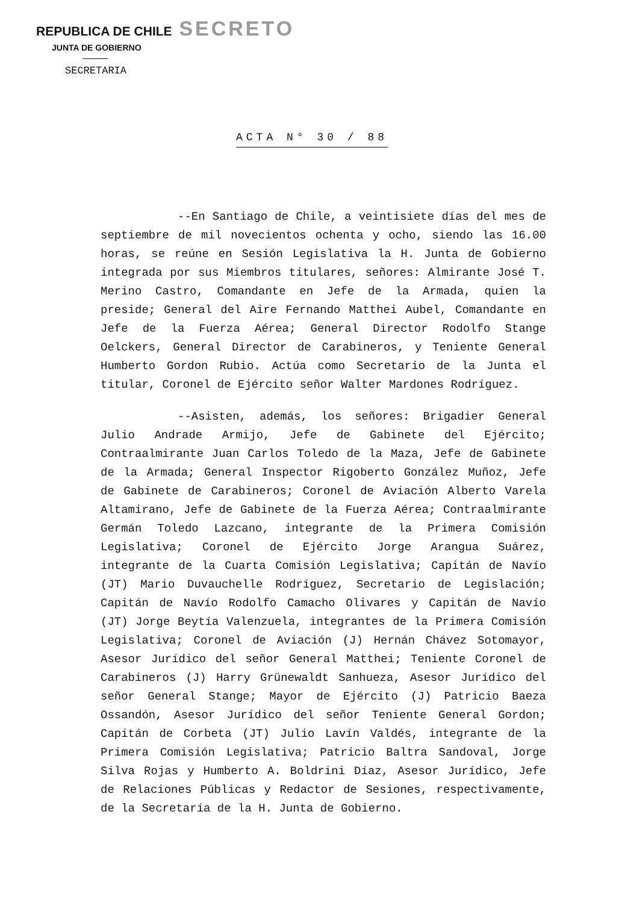REPUBLICA DE CHILE SECRETO
JUNTA DE GOBIERNO
SECRETARIA
ACTA N° 30 / 88
--En Santiago de Chile, a veintisiete días del mes de septiembre de mil novecientos ochenta y ocho, siendo las 16.00 horas, se reúne en Sesión Legislativa la H. Junta de Gobierno integrada por sus Miembros titulares, señores: Almirante José T. Merino Castro, Comandante en Jefe de la Armada, quien la preside; General del Aire Fernando Matthei Aubel, Comandante en Jefe de la Fuerza Aérea; General Director Rodolfo Stange Oelckers, General Director de Carabineros, y Teniente General Humberto Gordon Rubio. Actúa como Secretario de la Junta el titular, Coronel de Ejército señor Walter Mardones Rodríguez.
--Asisten, además, los señores: Brigadier General Julio Andrade Armijo, Jefe de Gabinete del Ejército; Contraalmirante Juan Carlos Toledo de la Maza, Jefe de Gabinete de la Armada; General Inspector Rigoberto González Muñoz, Jefe de Gabinete de Carabineros; Coronel de Aviación Alberto Varela Altamirano, Jefe de Gabinete de la Fuerza Aérea; Contraalmirante Germán Toledo Lazcano, integrante de la Primera Comisión Legislativa; Coronel de Ejército Jorge Arangua Suárez, integrante de la Cuarta Comisión Legislativa; Capitán de Navío (JT) Mario Duvauchelle Rodríguez, Secretario de Legislación; Capitán de Navío Rodolfo Camacho Olivares y Capitán de Navío (JT) Jorge Beytía Valenzuela, integrantes de la Primera Comisión Legislativa; Coronel de Aviación (J) Hernán Chávez Sotomayor, Asesor Jurídico del señor General Matthei; Teniente Coronel de Carabineros (J) Harry Grünewaldt Sanhueza, Asesor Jurídico del señor General Stange; Mayor de Ejército (J) Patricio Baeza Ossandón, Asesor Jurídico del señor Teniente General Gordon; Capitán de Corbeta (JT) Julio Lavín Valdés, integrante de la Primera Comisión Legislativa; Patricio Baltra Sandoval, Jorge Silva Rojas y Humberto A. Boldrini Díaz, Asesor Jurídico, Jefe de Relaciones Públicas y Redactor de Sesiones, respectivamente, de la Secretaría de la H. Junta de Gobierno.